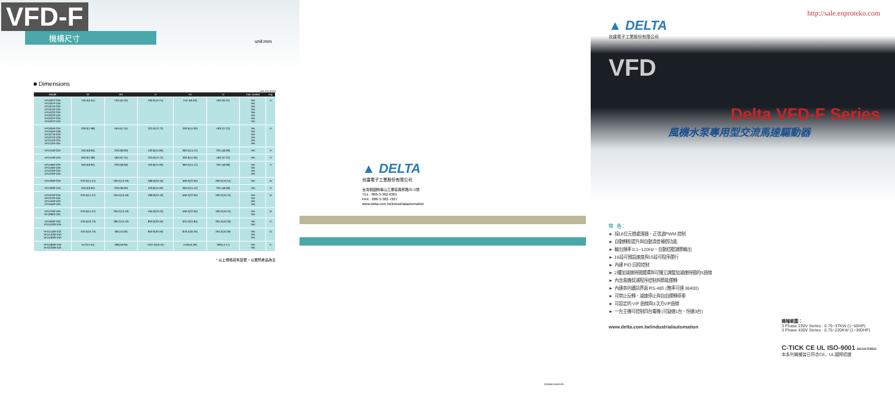VFD-F
機構尺寸
■ Dimensions
unit: mm (inch)
| Model | W | W1 | H | H1 | D | Fan cooled | Fig |
| --- | --- | --- | --- | --- | --- | --- | --- |
| VFD007F23A VFD007F43A VFD015F23A VFD015F43A VFD022F23A VFD022F43A VFD037F23A VFD037F43A | 150.0(5.91) | 135.0(5.32) | 260.0(10.24) | 244.3(9.63) | 160.2(6.31) | Yes Yes Yes Yes Yes Yes Yes Yes | A |
| VFD055F23A VFD055F43B VFD075F23A VFD075F43B VFD110F23A VFD110F43A | 200.0(7.88) | 185.6(7.31) | 323.0(12.72) | 303.0(11.93) | 183.2(7.22) | Yes Yes Yes Yes Yes Yes | A |
| VFD150F23A | 250.0(9.84) | 226.0(8.90) | 430.8(15.90) | 384.0(15.12) | 205.4(8.08) | Yes | A |
| VFD150F43A | 200.0(7.88) | 185.6(7.31) | 323.0(12.72) | 303.0(11.93) | 183.2(7.22) | Yes | A |
| VFD185F23A VFD185F43A VFD220F23A VFD220F43A | 250.0(9.84) | 226.0(8.90) | 403.8(15.90) | 384.0(15.12) | 205.4(8.08) | Yes Yes Yes Yes | A |
| VFD300F23A | 370.0(14.57) | 335.0(13.19) | 589.0(23.19) | 560.0(22.05) | 260.0(10.24) | Yes | B |
| VFD300F43A | 250.0(9.84) | 226.0(8.90) | 403.8(15.90) | 384.0(15.12) | 205.4(8.08) | Yes | A |
| VFD370F23A VFD370F43A VFD450F43A VFD550F43A | 370.0(14.57) | 335.0(13.19) | 589.0(23.19) | 560.0(22.05) | 260.0(10.24) | Yes Yes Yes Yes | B |
| VFD750F43A VFD900F43C | 370.0(14.57) | 335.0(13.19) | 595.0(23.43) | 560.0(22.05) | 260.0(10.24) | Yes Yes | B |
| VFD900F43A VFD1100F43A | 425.0(16.73) | 385.0(15.16) | 850.0(33.46) | 631.0(24.84) | 264.0(10.39) | Yes Yes | C |
| VFD1100F43C VFD1320F43A VFD1600F43A | 425.0(16.73) | 381(15.00) | 850.0(33.46) | 819.5(32.26) | 264.0(10.39) | Yes Yes Yes | D |
| VFD1850F43A VFD2200F43A | 547(21.54) | 480(18.90) | 1357.6(53.45) | 1119(44.06) | 360(14.17) | Yes Yes | E |
* 以上規格若有變更，以實際產品為主
unit:mm
▲ DELTA
台達電子工業股份有限公司
台灣桃園縣龜山工業區興邦路31-1號
TEL : 886-3-362-6301
FAX : 886-3-362-7267
www.delta.com.tw/industrialautomation
20060612AMD-FE
http://sale.enproteko.com
▲ DELTA
台達電子工業股份有限公司
VFD
Delta VFD-F Series
風機水泵專用型交流馬達驅動器
特　色：
► 採16位元微處理器、正弦波PWM 控制
► 自動轉矩提升與自動滑差補償功能
► 輸出頻率 0.1~120Hz、自動穩壓調節輸出
► 16段可預設速度與15段可程序運行
► 內建 PID 回授控制
► 2種加減速時間選擇與可獨立調整加減速時間的S曲線
► 內含風機幫浦程序控制與節能運轉
► 內建串列通訊界面 RS-485 (鮑率可達 38400)
► 可禁止反轉、減速停止與自由運轉停車
► 可設定的 V/F 曲線與3次方V/F曲線
► 一台主機可控制四台電機 (可變速1台、恒速3台)
www.delta.com.tw/industrialautomation
機種範圍：
3 Phase 230V Series : 0.75~37KW (1~50HP)
3 Phase 430V Series : 0.75~220KW (1~300HP)
C-TICK CE UL ISO-9001 REGISTERED
本系列機種皆已符合CE、UL國際認證